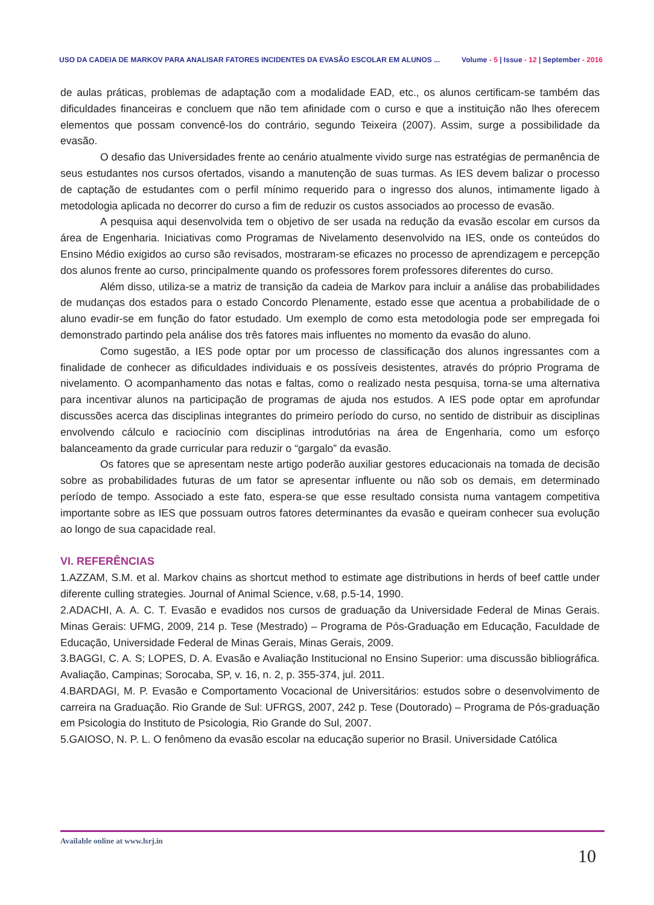USO DA CADEIA DE MARKOV PARA ANALISAR FATORES INCIDENTES DA EVASÃO ESCOLAR EM ALUNOS ...
Volume - 5 | Issue - 12 | September - 2016
de aulas práticas, problemas de adaptação com a modalidade EAD, etc., os alunos certificam-se também das dificuldades financeiras e concluem que não tem afinidade com o curso e que a instituição não lhes oferecem elementos que possam convencê-los do contrário, segundo Teixeira (2007). Assim, surge a possibilidade da evasão.
O desafio das Universidades frente ao cenário atualmente vivido surge nas estratégias de permanência de seus estudantes nos cursos ofertados, visando a manutenção de suas turmas. As IES devem balizar o processo de captação de estudantes com o perfil mínimo requerido para o ingresso dos alunos, intimamente ligado à metodologia aplicada no decorrer do curso a fim de reduzir os custos associados ao processo de evasão.
A pesquisa aqui desenvolvida tem o objetivo de ser usada na redução da evasão escolar em cursos da área de Engenharia. Iniciativas como Programas de Nivelamento desenvolvido na IES, onde os conteúdos do Ensino Médio exigidos ao curso são revisados, mostraram-se eficazes no processo de aprendizagem e percepção dos alunos frente ao curso, principalmente quando os professores forem professores diferentes do curso.
Além disso, utiliza-se a matriz de transição da cadeia de Markov para incluir a análise das probabilidades de mudanças dos estados para o estado Concordo Plenamente, estado esse que acentua a probabilidade de o aluno evadir-se em função do fator estudado. Um exemplo de como esta metodologia pode ser empregada foi demonstrado partindo pela análise dos três fatores mais influentes no momento da evasão do aluno.
Como sugestão, a IES pode optar por um processo de classificação dos alunos ingressantes com a finalidade de conhecer as dificuldades individuais e os possíveis desistentes, através do próprio Programa de nivelamento. O acompanhamento das notas e faltas, como o realizado nesta pesquisa, torna-se uma alternativa para incentivar alunos na participação de programas de ajuda nos estudos. A IES pode optar em aprofundar discussões acerca das disciplinas integrantes do primeiro período do curso, no sentido de distribuir as disciplinas envolvendo cálculo e raciocínio com disciplinas introdutórias na área de Engenharia, como um esforço balanceamento da grade curricular para reduzir o “gargalo” da evasão.
Os fatores que se apresentam neste artigo poderão auxiliar gestores educacionais na tomada de decisão sobre as probabilidades futuras de um fator se apresentar influente ou não sob os demais, em determinado período de tempo. Associado a este fato, espera-se que esse resultado consista numa vantagem competitiva importante sobre as IES que possuam outros fatores determinantes da evasão e queiram conhecer sua evolução ao longo de sua capacidade real.
VI. REFERÊNCIAS
1.AZZAM, S.M. et al. Markov chains as shortcut method to estimate age distributions in herds of beef cattle under diferente culling strategies. Journal of Animal Science, v.68, p.5-14, 1990.
2.ADACHI, A. A. C. T. Evasão e evadidos nos cursos de graduação da Universidade Federal de Minas Gerais. Minas Gerais: UFMG, 2009, 214 p. Tese (Mestrado) – Programa de Pós-Graduação em Educação, Faculdade de Educação, Universidade Federal de Minas Gerais, Minas Gerais, 2009.
3.BAGGI, C. A. S; LOPES, D. A. Evasão e Avaliação Institucional no Ensino Superior: uma discussão bibliográfica. Avaliação, Campinas; Sorocaba, SP, v. 16, n. 2, p. 355-374, jul. 2011.
4.BARDAGI, M. P. Evasão e Comportamento Vocacional de Universitários: estudos sobre o desenvolvimento de carreira na Graduação. Rio Grande de Sul: UFRGS, 2007, 242 p. Tese (Doutorado) – Programa de Pós-graduação em Psicologia do Instituto de Psicologia, Rio Grande do Sul, 2007.
5.GAIOSO, N. P. L. O fenômeno da evasão escolar na educação superior no Brasil. Universidade Católica
Available online at www.lsrj.in
10